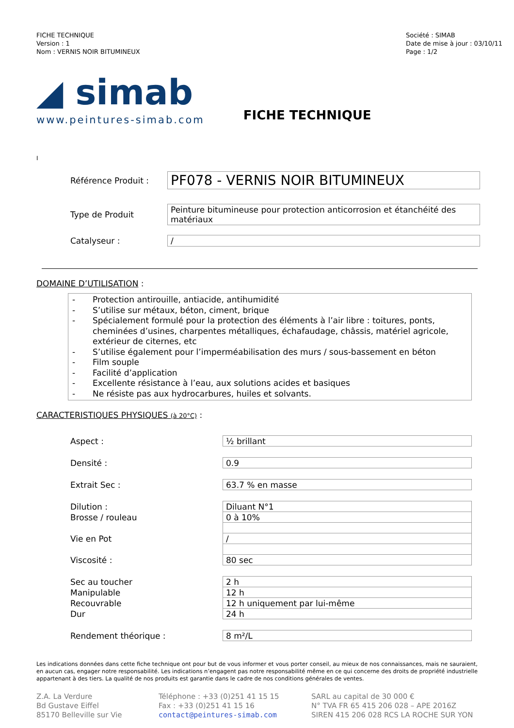FICHE TECHNIQUE
Version : 1
Nom : VERNIS NOIR BITUMINEUX
Société : SIMAB
Date de mise à jour : 03/10/11
Page : 1/2
◢ simab
www.peintures-simab.com
FICHE TECHNIQUE
I
Référence Produit :
PF078 - VERNIS NOIR BITUMINEUX
Type de Produit
Peinture bitumineuse pour protection anticorrosion et étanchéité des matériaux
Catalyseur : /
DOMAINE D’UTILISATION :
- Protection antirouille, antiacide, antihumidité
- S’utilise sur métaux, béton, ciment, brique
- Spécialement formulé pour la protection des éléments à l’air libre : toitures, ponts, cheminées d’usines, charpentes métalliques, échafaudage, châssis, matériel agricole, extérieur de citernes, etc
- S’utilise également pour l’imperméabilisation des murs / sous-bassement en béton
- Film souple
- Facilité d’application
- Excellente résistance à l’eau, aux solutions acides et basiques
- Ne résiste pas aux hydrocarbures, huiles et solvants.
CARACTERISTIQUES PHYSIQUES (à 20°C) :
| Aspect : | ½ brillant |
| Densité : | 0.9 |
| Extrait Sec : | 63.7 % en masse |
| Dilution : | Diluant N°1 |
| Brosse / rouleau | 0 à 10% |
| Vie en Pot | / |
| Viscosité : | 80 sec |
| Sec au toucher | 2 h |
| Manipulable | 12 h |
| Recouvrable | 12 h uniquement par lui-même |
| Dur | 24 h |
| Rendement théorique : | 8 m²/L |
Les indications données dans cette fiche technique ont pour but de vous informer et vous porter conseil, au mieux de nos connaissances, mais ne sauraient, en aucun cas, engager notre responsabilité. Les indications n’engagent pas notre responsabilité même en ce qui concerne des droits de propriété industrielle appartenant à des tiers. La qualité de nos produits est garantie dans le cadre de nos conditions générales de ventes.
Z.A. La Verdure
Bd Gustave Eiffel
85170 Belleville sur Vie
Téléphone : +33 (0)251 41 15 15
Fax : +33 (0)251 41 15 16
contact@peintures-simab.com
SARL au capital de 30 000 €
N° TVA FR 65 415 206 028 – APE 2016Z
SIREN 415 206 028 RCS LA ROCHE SUR YON